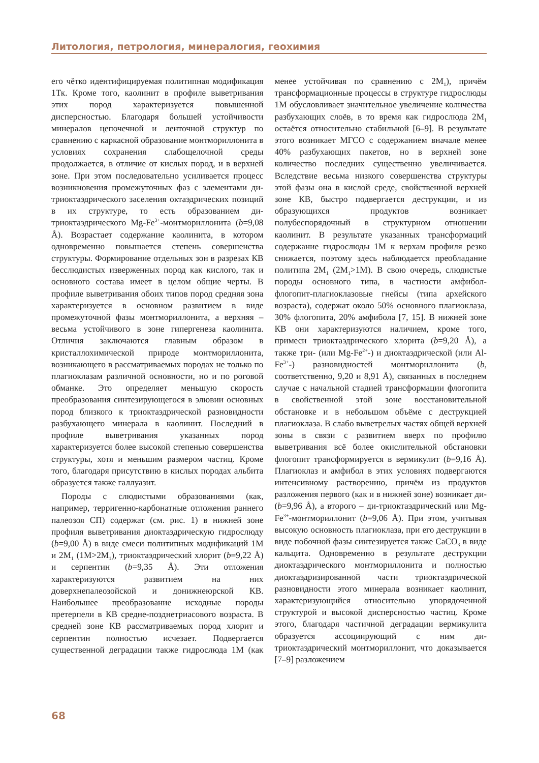Литология, петрология, минералогия, геохимия
его чётко идентифицируемая политипная модификация 1Тк. Кроме того, каолинит в профиле выветривания этих пород характеризуется повышенной дисперсностью. Благодаря большей устойчивости минералов цепочечной и ленточной структур по сравнению с каркасной образование монтмориллонита в условиях сохранения слабощелочной среды продолжается, в отличие от кислых пород, и в верхней зоне. При этом последовательно усиливается процесс возникновения промежуточных фаз с элементами ди-триоктаэдрического заселения октаэдрических позиций в их структуре, то есть образованием ди-триоктаэдрического Mg-Fe<sup>3+</sup>-монтмориллонита (b=9,08 Å). Возрастает содержание каолинита, в котором одновременно повышается степень совершенства структуры. Формирование отдельных зон в разрезах КВ бесслюдистых изверженных пород как кислого, так и основного состава имеет в целом общие черты. В профиле выветривания обоих типов пород средняя зона характеризуется в основном развитием в виде промежуточной фазы монтмориллонита, а верхняя – весьма устойчивого в зоне гипергенеза каолинита. Отличия заключаются главным образом в кристаллохимической природе монтмориллонита, возникающего в рассматриваемых породах не только по плагиоклазам различной основности, но и по роговой обманке. Это определяет меньшую скорость преобразования синтезирующегося в элювии основных пород близкого к триоктаэдрической разновидности разбухающего минерала в каолинит. Последний в профиле выветривания указанных пород характеризуется более высокой степенью совершенства структуры, хотя и меньшим размером частиц. Кроме того, благодаря присутствию в кислых породах альбита образуется также галлуазит.
Породы с слюдистыми образованиями (как, например, терригенно-карбонатные отложения раннего палеозоя СП) содержат (см. рис. 1) в нижней зоне профиля выветривания диоктаэдрическую гидрослюду (b=9,00 Å) в виде смеси политипных модификаций 1М и 2М<sub>1</sub> (1М>2М<sub>1</sub>), триоктаэдрический хлорит (b=9,22 Å) и серпентин (b=9,35 Å). Эти отложения характеризуются развитием на них доверхнепалеозойской и донижнеюрской КВ. Наибольшее преобразование исходные породы претерпели в КВ средне-позднетриасового возраста. В средней зоне КВ рассматриваемых пород хлорит и серпентин полностью исчезает. Подвергается существенной деградации также гидрослюда 1М (как менее устойчивая по сравнению с 2М<sub>1</sub>), причём трансформационные процессы в структуре гидрослюды 1М обусловливает значительное увеличение количества разбухающих слоёв, в то время как гидрослюда 2М<sub>1</sub> остаётся относительно стабильной [6–9]. В результате этого возникает МГСО с содержанием вначале менее 40% разбухающих пакетов, но в верхней зоне количество последних существенно увеличивается. Вследствие весьма низкого совершенства структуры этой фазы она в кислой среде, свойственной верхней зоне КВ, быстро подвергается деструкции, и из образующихся продуктов возникает полубеспорядочный в структурном отношении каолинит. В результате указанных трансформаций содержание гидрослюды 1М к верхам профиля резко снижается, поэтому здесь наблюдается преобладание политипа 2М<sub>1</sub> (2М<sub>1</sub>>1М). В свою очередь, слюдистые породы основного типа, в частности амфибол-флогопит-плагиоклазовые гнейсы (типа архейского возраста), содержат около 50% основного плагиоклаза, 30% флогопита, 20% амфибола [7, 15]. В нижней зоне КВ они характеризуются наличием, кроме того, примеси триоктаэдрического хлорита (b=9,20 Å), а также три- (или Mg-Fe<sup>2+</sup>-) и диоктаэдрической (или Al-Fe<sup>3+</sup>-) разновидностей монтмориллонита (b, соответственно, 9,20 и 8,91 Å), связанных в последнем случае с начальной стадией трансформации флогопита в свойственной этой зоне восстановительной обстановке и в небольшом объёме с деструкцией плагиоклаза. В слабо выветрелых частях общей верхней зоны в связи с развитием вверх по профилю выветривания всё более окислительной обстановки флогопит трансформируется в вермикулит (b=9,16 Å). Плагиоклаз и амфибол в этих условиях подвергаются интенсивному растворению, причём из продуктов разложения первого (как и в нижней зоне) возникает ди- (b=9,96 Å), а второго – ди-триоктаэдрический или Mg-Fe<sup>3+</sup>-монтмориллонит (b=9,06 Å). При этом, учитывая высокую основность плагиоклаза, при его деструкции в виде побочной фазы синтезируется также CaCO<sub>3</sub> в виде кальцита. Одновременно в результате деструкции диоктаэдрического монтмориллонита и полностью диоктаэдризированной части триоктаэдрической разновидности этого минерала возникает каолинит, характеризующийся относительно упорядоченной структурой и высокой дисперсностью частиц. Кроме этого, благодаря частичной деградации вермикулита образуется ассоциирующий с ним ди-триоктаэдрический монтмориллонит, что доказывается [7–9] разложением
68